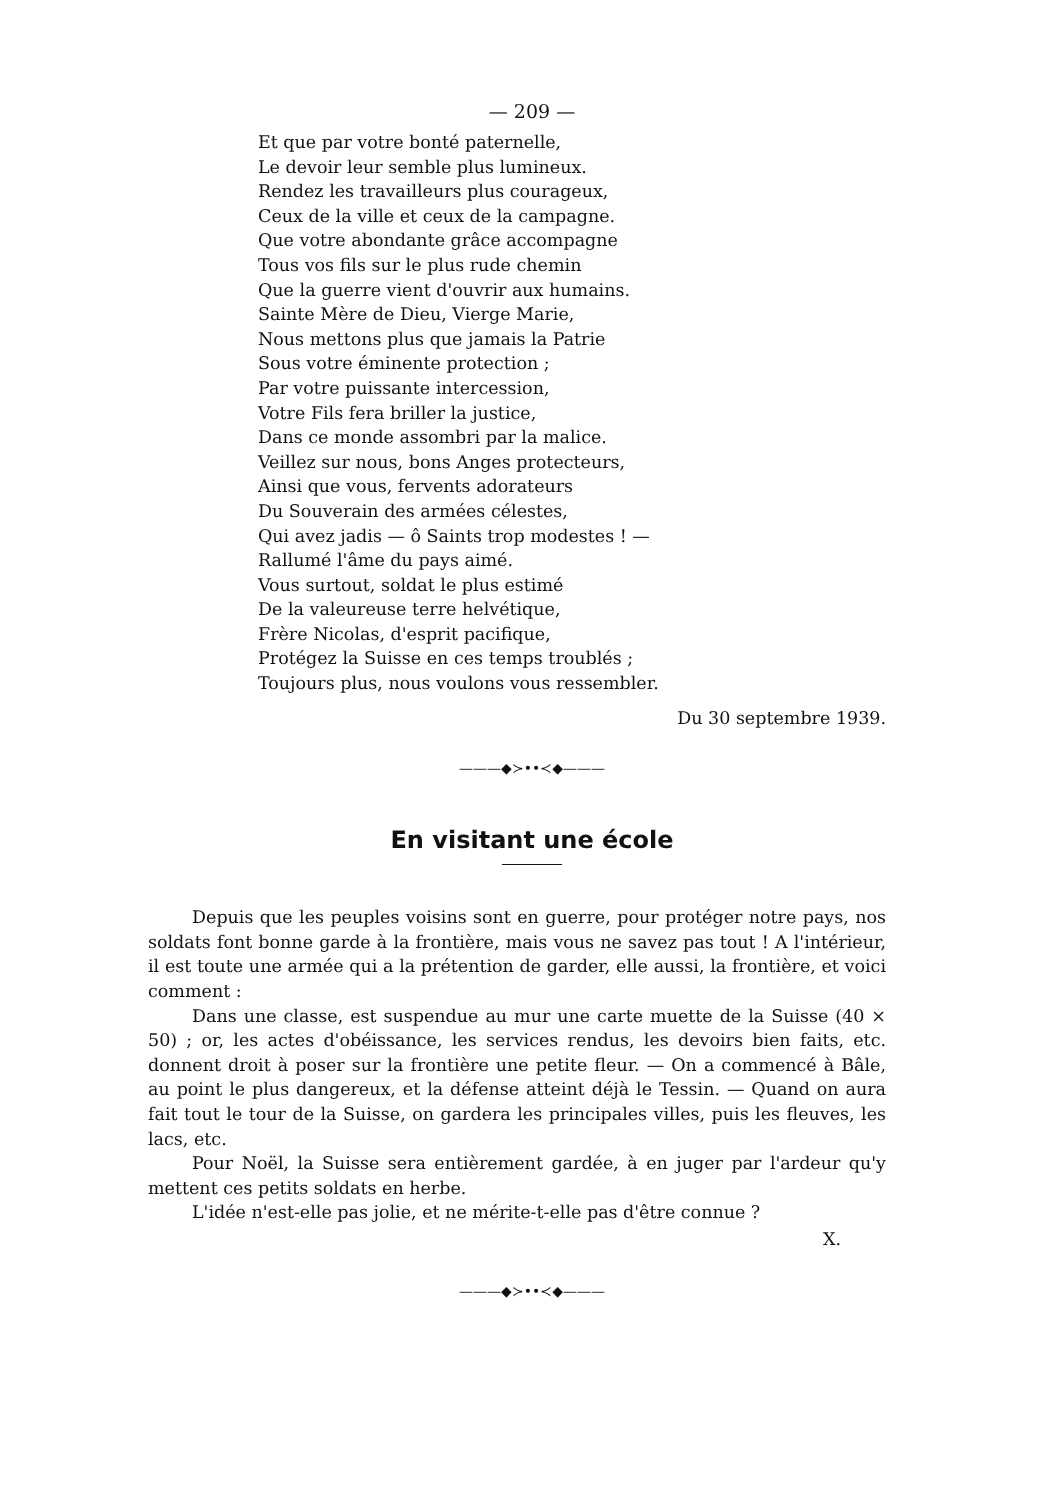— 209 —
Et que par votre bonté paternelle,
Le devoir leur semble plus lumineux.
Rendez les travailleurs plus courageux,
Ceux de la ville et ceux de la campagne.
Que votre abondante grâce accompagne
Tous vos fils sur le plus rude chemin
Que la guerre vient d'ouvrir aux humains.
Sainte Mère de Dieu, Vierge Marie,
Nous mettons plus que jamais la Patrie
Sous votre éminente protection ;
Par votre puissante intercession,
Votre Fils fera briller la justice,
Dans ce monde assombri par la malice.
Veillez sur nous, bons Anges protecteurs,
Ainsi que vous, fervents adorateurs
Du Souverain des armées célestes,
Qui avez jadis — ô Saints trop modestes ! —
Rallumé l'âme du pays aimé.
Vous surtout, soldat le plus estimé
De la valeureuse terre helvétique,
Frère Nicolas, d'esprit pacifique,
Protégez la Suisse en ces temps troublés ;
Toujours plus, nous voulons vous ressembler.
Du 30 septembre 1939.
———◆≻••≺◆———
En visitant une école
Depuis que les peuples voisins sont en guerre, pour protéger notre pays, nos soldats font bonne garde à la frontière, mais vous ne savez pas tout ! A l'intérieur, il est toute une armée qui a la prétention de garder, elle aussi, la frontière, et voici comment :
Dans une classe, est suspendue au mur une carte muette de la Suisse (40 × 50) ; or, les actes d'obéissance, les services rendus, les devoirs bien faits, etc. donnent droit à poser sur la frontière une petite fleur. — On a commencé à Bâle, au point le plus dangereux, et la défense atteint déjà le Tessin. — Quand on aura fait tout le tour de la Suisse, on gardera les principales villes, puis les fleuves, les lacs, etc.
Pour Noël, la Suisse sera entièrement gardée, à en juger par l'ardeur qu'y mettent ces petits soldats en herbe.
L'idée n'est-elle pas jolie, et ne mérite-t-elle pas d'être connue ?
X.
———◆≻••≺◆———